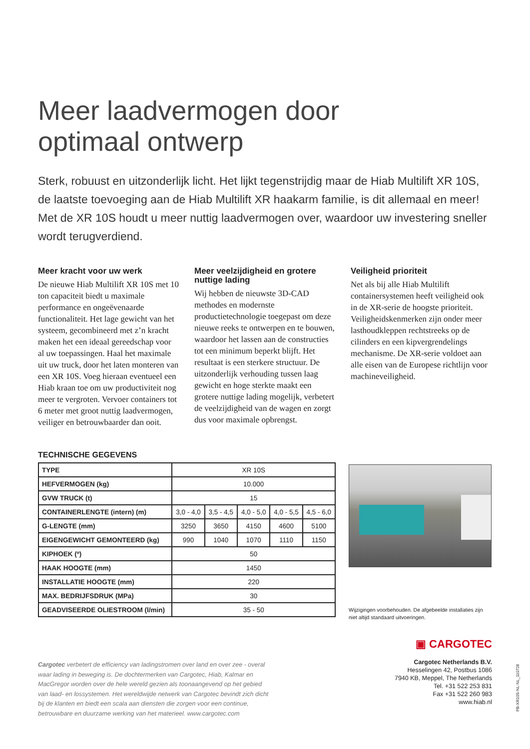Meer laadvermogen door
optimaal ontwerp
Sterk, robuust en uitzonderlijk licht. Het lijkt tegenstrijdig maar de Hiab Multilift XR 10S, de laatste toevoeging aan de Hiab Multilift XR haakarm familie, is dit allemaal en meer! Met de XR 10S houdt u meer nuttig laadvermogen over, waardoor uw investering sneller wordt terugverdiend.
Meer kracht voor uw werk
De nieuwe Hiab Multilift XR 10S met 10 ton capaciteit biedt u maximale performance en ongeëvenaarde functionaliteit. Het lage gewicht van het systeem, gecombineerd met z’n kracht maken het een ideaal gereedschap voor al uw toepassingen. Haal het maximale uit uw truck, door het laten monteren van een XR 10S. Voeg hieraan eventueel een Hiab kraan toe om uw productiviteit nog meer te vergroten. Vervoer containers tot 6 meter met groot nuttig laadvermogen, veiliger en betrouwbaarder dan ooit.
Meer veelzijdigheid en grotere nuttige lading
Wij hebben de nieuwste 3D-CAD methodes en modernste productietechnologie toegepast om deze nieuwe reeks te ontwerpen en te bouwen, waardoor het lassen aan de constructies tot een minimum beperkt blijft. Het resultaat is een sterkere structuur. De uitzonderlijk verhouding tussen laag gewicht en hoge sterkte maakt een grotere nuttige lading mogelijk, verbetert de veelzijdigheid van de wagen en zorgt dus voor maximale opbrengst.
Veiligheid prioriteit
Net als bij alle Hiab Multilift containersystemen heeft veiligheid ook in de XR-serie de hoogste prioriteit. Veiligheidskenmerken zijn onder meer lasthoudkleppen rechtstreeks op de cilinders en een kipvergrendelings mechanisme. De XR-serie voldoet aan alle eisen van de Europese richtlijn voor machineveiligheid.
TECHNISCHE GEGEVENS
| TYPE | XR 10S | | | | |
| HEFVERMOGEN (kg) | 10.000 | | | | |
| GVW TRUCK (t) | 15 | | | | |
| CONTAINERLENGTE (intern) (m) | 3,0 - 4,0 | 3,5 - 4,5 | 4,0 - 5,0 | 4,0 - 5,5 | 4,5 - 6,0 |
| G-LENGTE (mm) | 3250 | 3650 | 4150 | 4600 | 5100 |
| EIGENGEWICHT GEMONTEERD (kg) | 990 | 1040 | 1070 | 1110 | 1150 |
| KIPHOEK (º) | 50 | | | | |
| HAAK HOOGTE (mm) | 1450 | | | | |
| INSTALLATIE HOOGTE (mm) | 220 | | | | |
| MAX. BEDRIJFSDRUK (MPa) | 30 | | | | |
| GEADVISEERDE OLIESTROOM (l/min) | 35 - 50 | | | | |
Wijzigingen voorbehouden. De afgebeelde installaties zijn niet altijd standaard uitvoeringen.
Cargotec verbetert de efficiency van ladingstromen over land en over zee - overal waar lading in beweging is. De dochtermerken van Cargotec, Hiab, Kalmar en MacGregor worden over de hele wereld gezien als toonaangevend op het gebied van laad- en lossystemen. Het wereldwijde netwerk van Cargotec bevindt zich dicht bij de klanten en biedt een scala aan diensten die zorgen voor een continue, betrouwbare en duurzame werking van het materieel. www.cargotec.com
▣ CARGOTEC
Cargotec Netherlands B.V.
Hesselingen 42, Postbus 1086
7940 KB, Meppel, The Netherlands
Tel. +31 522 253 831
Fax +31 522 260 983
www.hiab.nl
PB-XR10S-NL-NL_110728